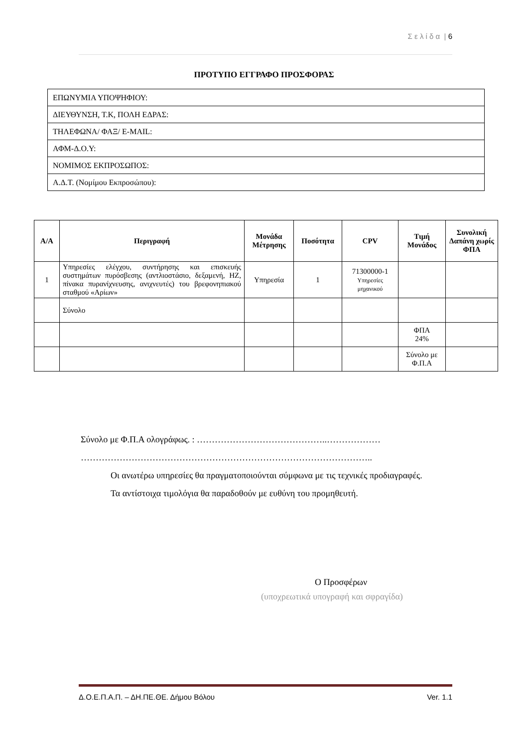Σ ε λ ί δ α | 6
ΠΡΟΤΥΠΟ ΕΓΓΡΑΦΟ ΠΡΟΣΦΟΡΑΣ
| ΕΠΩΝΥΜΙΑ ΥΠΟΨΗΦΙΟΥ: |
| ΔΙΕΥΘΥΝΣΗ, Τ.Κ, ΠΟΛΗ ΕΔΡΑΣ: |
| ΤΗΛΕΦΩΝΑ/ ΦΑΞ/ E-MAIL: |
| ΑΦΜ-Δ.Ο.Υ: |
| ΝΟΜΙΜΟΣ ΕΚΠΡΟΣΩΠΟΣ: |
| Α.Δ.Τ. (Νομίμου Εκπροσώπου): |
| Α/Α | Περιγραφή | Μονάδα Μέτρησης | Ποσότητα | CPV | Τιμή Μονάδος | Συνολική Δαπάνη χωρίς ΦΠΑ |
| --- | --- | --- | --- | --- | --- | --- |
| 1 | Υπηρεσίες ελέγχου, συντήρησης και επισκευής συστημάτων πυρόσβεσης (αντλιοστάσιο, δεξαμενή, ΗΖ, πίνακα πυρανίχνευσης, ανιχνευτές) του βρεφονηπιακού σταθμού «Αρίων» | Υπηρεσία | 1 | 71300000-1 Υπηρεσίες μηχανικού | | |
| | Σύνολο | | | | | |
| | | | | | ΦΠΑ 24% | |
| | | | | | Σύνολο με Φ.Π.Α | |
Σύνολο με Φ.Π.Α ολογράφως. : ……………………………………..………………
……………………………………………………………………………………..
Οι ανωτέρω υπηρεσίες θα πραγματοποιούνται σύμφωνα με τις τεχνικές προδιαγραφές.
Τα αντίστοιχα τιμολόγια θα παραδοθούν με ευθύνη του προμηθευτή.
Ο Προσφέρων
(υποχρεωτικά υπογραφή και σφραγίδα)
Δ.Ο.Ε.Π.Α.Π. – ΔΗ.ΠΕ.ΘΕ. Δήμου Βόλου Ver. 1.1